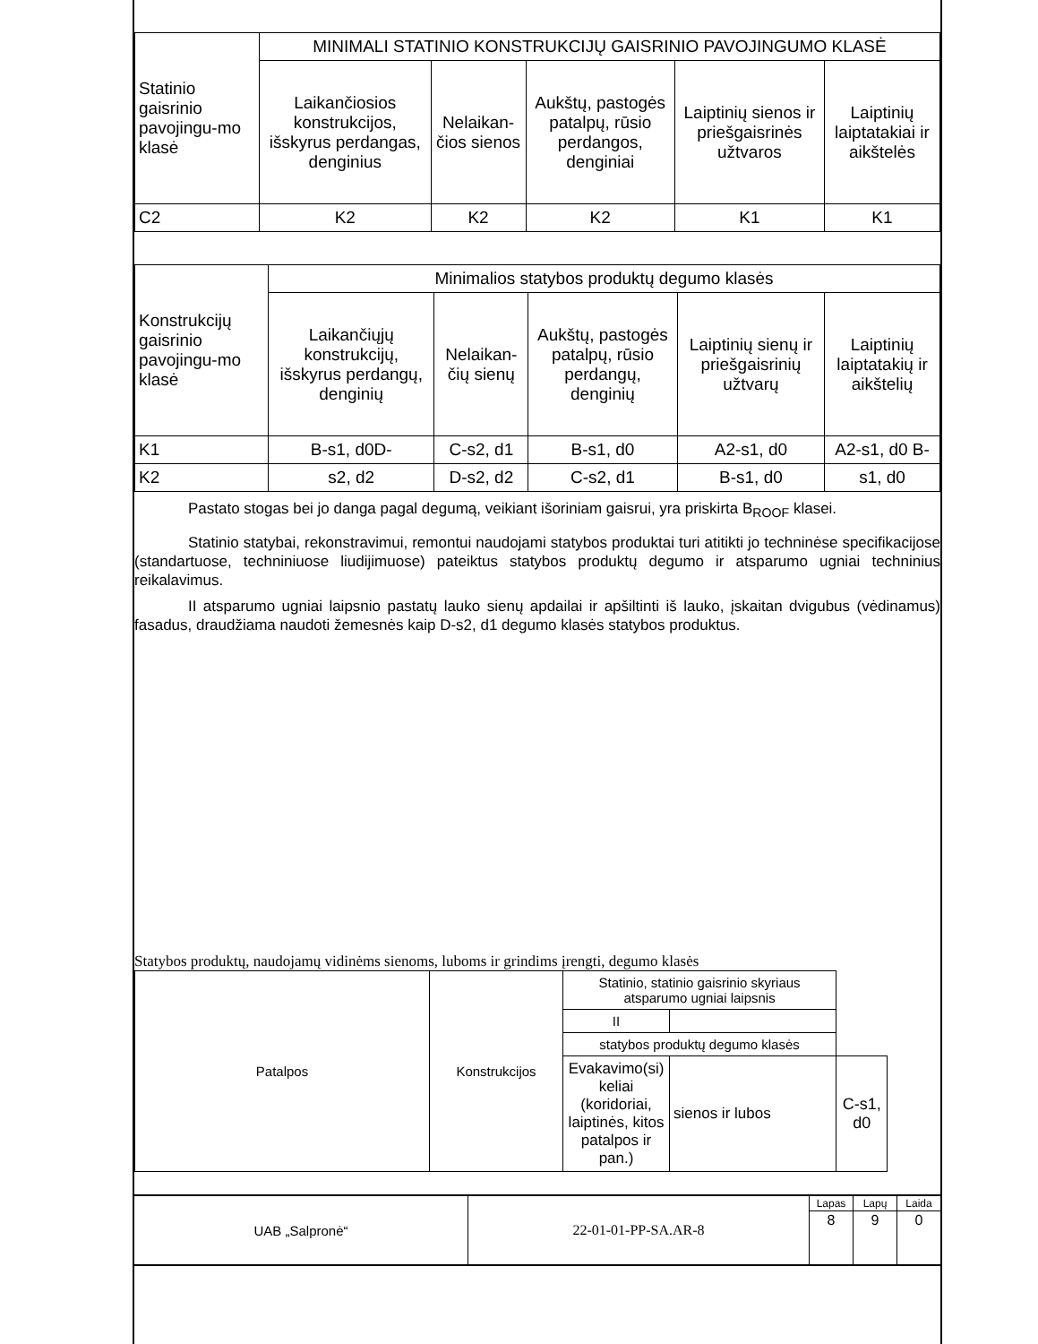| Statinio gaisrinio pavojingu-mo klasė | MINIMALI STATINIO KONSTRUKCIJŲ GAISRINIO PAVOJINGUMO KLASĖ | | | | |
| --- | --- | --- | --- | --- | --- |
| | Laikančiosios konstrukcijos, išskyrus perdangas, denginius | Nelaikan-čios sienos | Aukštų, pastogės patalpų, rūsio perdangos, denginiai | Laiptinių sienos ir priešgaisrinės užtvaros | Laiptinių laiptatakiai ir aikštelės |
| C2 | K2 | K2 | K2 | K1 | K1 |
| Konstrukcijų gaisrinio pavojingu-mo klasė | Minimalios statybos produktų degumo klasės | | | | |
| --- | --- | --- | --- | --- | --- |
| | Laikančiųjų konstrukcijų, išskyrus perdangų, denginių | Nelaikan-čių sienų | Aukštų, pastogės patalpų, rūsio perdangų, denginių | Laiptinių sienų ir priešgaisrinių užtvarų | Laiptinių laiptatakių ir aikštelių |
| K1 | B-s1, d0D- | C-s2, d1 | B-s1, d0 | A2-s1, d0 | A2-s1, d0 B- |
| K2 | s2, d2 | D-s2, d2 | C-s2, d1 | B-s1, d0 | s1, d0 |
Pastato stogas bei jo danga pagal degumą, veikiant išoriniam gaisrui, yra priskirta B<sub>ROOF</sub> klasei.
Statinio statybai, rekonstravimui, remontui naudojami statybos produktai turi atitikti jo techninėse specifikacijose (standartuose, techniniuose liudijimuose) pateiktus statybos produktų degumo ir atsparumo ugniai techninius reikalavimus.
II atsparumo ugniai laipsnio pastatų lauko sienų apdailai ir apšiltinti iš lauko, įskaitan dvigubus (vėdinamus) fasadus, draudžiama naudoti žemesnės kaip D-s2, d1 degumo klasės statybos produktus.
Statybos produktų, naudojamų vidinėms sienoms, luboms ir grindims įrengti, degumo klasės
| Patalpos | Konstrukcijos | Statinio, statinio gaisrinio skyriaus atsparumo ugniai laipsnis | | | |
| --- | --- | --- | --- | --- | --- |
| | | II | | | |
| | | statybos produktų degumo klasės | | | |
| | | Evakavimo(si) keliai (koridoriai, laiptinės, kitos patalpos ir pan.) | sienos ir lubos | C-s1, d0 | |
| UAB „Salpronė“ | 22-01-01-PP-SA.AR-8 | Lapas | Lapų | Laida |
| | | 8 | 9 | 0 |